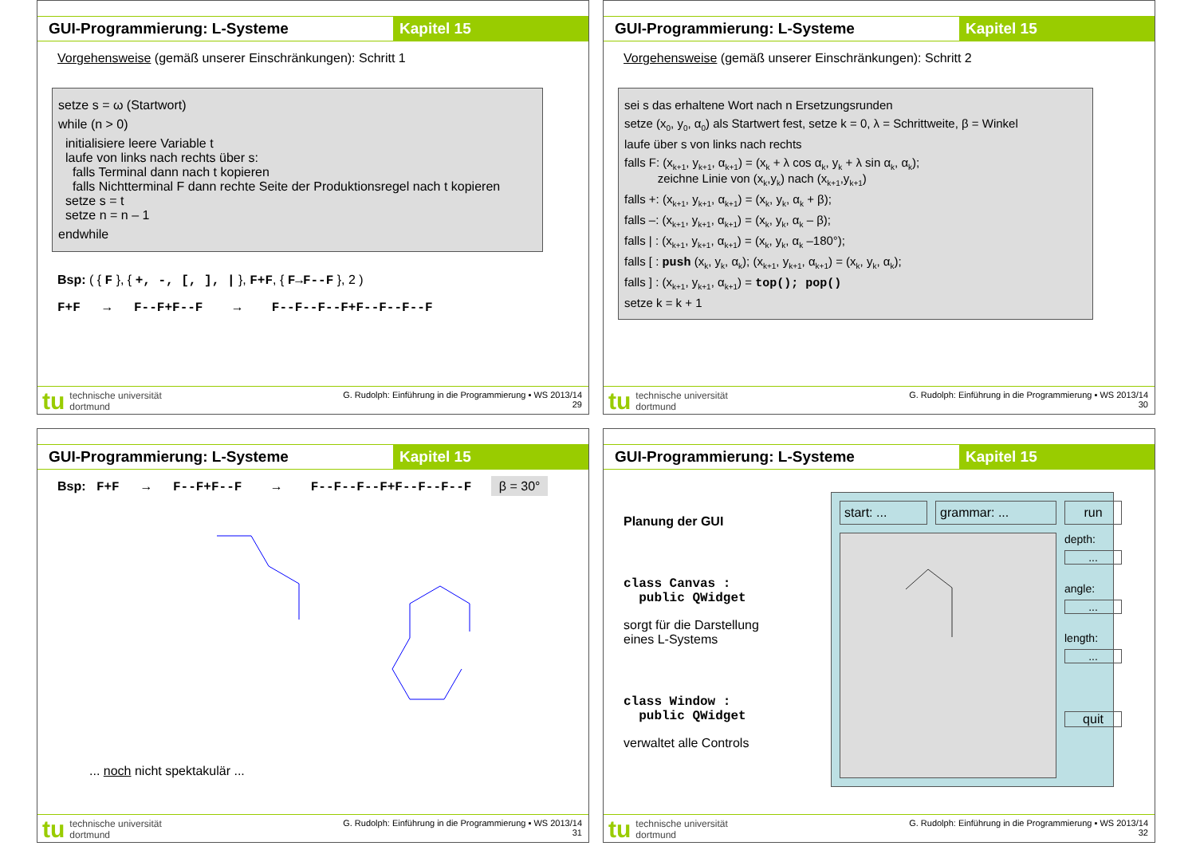GUI-Programmierung: L-Systeme Kapitel 15
Vorgehensweise (gemäß unserer Einschränkungen): Schritt 1
setze s = ω (Startwort)
while (n > 0)
initialisiere leere Variable t
laufe von links nach rechts über s:
falls Terminal dann nach t kopieren
falls Nichtterminal F dann rechte Seite der Produktionsregel nach t kopieren
setze s = t
setze n = n – 1
endwhile
Bsp: ( { F }, { +, -, [, ], | }, F+F, { F→F--F }, 2 )
F+F → F--F+F--F → F--F--F--F+F--F--F--F
tu technische universität
dortmund
G. Rudolph: Einführung in die Programmierung ▪ WS 2013/14
29
GUI-Programmierung: L-Systeme Kapitel 15
Vorgehensweise (gemäß unserer Einschränkungen): Schritt 2
sei s das erhaltene Wort nach n Ersetzungsrunden
setze (x<sub>0</sub>, y<sub>0</sub>, α<sub>0</sub>) als Startwert fest, setze k = 0, λ = Schrittweite, β = Winkel
laufe über s von links nach rechts
falls F: (x<sub>k+1</sub>, y<sub>k+1</sub>, α<sub>k+1</sub>) = (x<sub>k</sub> + λ cos α<sub>k</sub>, y<sub>k</sub> + λ sin α<sub>k</sub>, α<sub>k</sub>);
zeichne Linie von (x<sub>k</sub>,y<sub>k</sub>) nach (x<sub>k+1</sub>,y<sub>k+1</sub>)
falls +: (x<sub>k+1</sub>, y<sub>k+1</sub>, α<sub>k+1</sub>) = (x<sub>k</sub>, y<sub>k</sub>, α<sub>k</sub> + β);
falls –: (x<sub>k+1</sub>, y<sub>k+1</sub>, α<sub>k+1</sub>) = (x<sub>k</sub>, y<sub>k</sub>, α<sub>k</sub> – β);
falls | : (x<sub>k+1</sub>, y<sub>k+1</sub>, α<sub>k+1</sub>) = (x<sub>k</sub>, y<sub>k</sub>, α<sub>k</sub> –180°);
falls [ : push (x<sub>k</sub>, y<sub>k</sub>, α<sub>k</sub>); (x<sub>k+1</sub>, y<sub>k+1</sub>, α<sub>k+1</sub>) = (x<sub>k</sub>, y<sub>k</sub>, α<sub>k</sub>);
falls ] : (x<sub>k+1</sub>, y<sub>k+1</sub>, α<sub>k+1</sub>) = top(); pop()
setze k = k + 1
tu technische universität
dortmund
G. Rudolph: Einführung in die Programmierung ▪ WS 2013/14
30
GUI-Programmierung: L-Systeme Kapitel 15
Bsp: F+F → F--F+F--F → F--F--F--F+F--F--F--F β = 30°
... noch nicht spektakulär ...
tu technische universität
dortmund
G. Rudolph: Einführung in die Programmierung ▪ WS 2013/14
31
GUI-Programmierung: L-Systeme Kapitel 15
Planung der GUI
class Canvas :
public QWidget
sorgt für die Darstellung eines L-Systems
class Window :
public QWidget
verwaltet alle Controls
start: ...
grammar: ...
run
depth:
...
angle:
...
length:
...
quit
tu technische universität
dortmund
G. Rudolph: Einführung in die Programmierung ▪ WS 2013/14
32